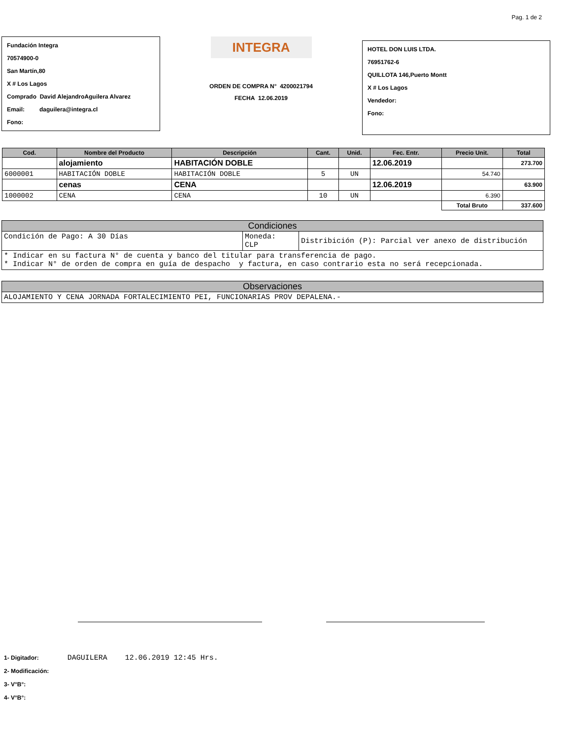Pag. 1 de 2
Fundación Integra
70574900-0
San Martín,80
X # Los Lagos
Comprado David AlejandroAguilera Alvarez
Email: daguilera@integra.cl
Fono:
INTEGRA
ORDEN DE COMPRA N° 4200021794
FECHA 12.06.2019
HOTEL DON LUIS LTDA.
76951762-6
QUILLOTA 146,Puerto Montt
X # Los Lagos
Vendedor:
Fono:
| Cod. | Nombre del Producto | Descripción | Cant. | Unid. | Fec. Entr. | Precio Unit. | Total |
| --- | --- | --- | --- | --- | --- | --- | --- |
| | alojamiento | HABITACIÓN DOBLE | | | 12.06.2019 | | 273.700 |
| 6000001 | HABITACIÓN DOBLE | HABITACIÓN DOBLE | 5 | UN | | 54.740 | |
| | cenas | CENA | | | 12.06.2019 | | 63.900 |
| 1000002 | CENA | CENA | 10 | UN | | 6.390 | |
| | | | | | | Total Bruto | 337.600 |
Condiciones
| Condición de Pago: A 30 Días | Moneda: CLP | Distribición (P): Parcial ver anexo de distribución |
| * Indicar en su factura N° de cuenta y banco del titular para transferencia de pago. * Indicar N° de orden de compra en guía de despacho y factura, en caso contrario esta no será recepcionada. | | |
Observaciones
| ALOJAMIENTO Y CENA JORNADA FORTALECIMIENTO PEI, FUNCIONARIAS PROV DEPALENA.- |
1- Digitador: DAGUILERA 12.06.2019 12:45 Hrs.
2- Modificación:
3- V°B°:
4- V°B°: